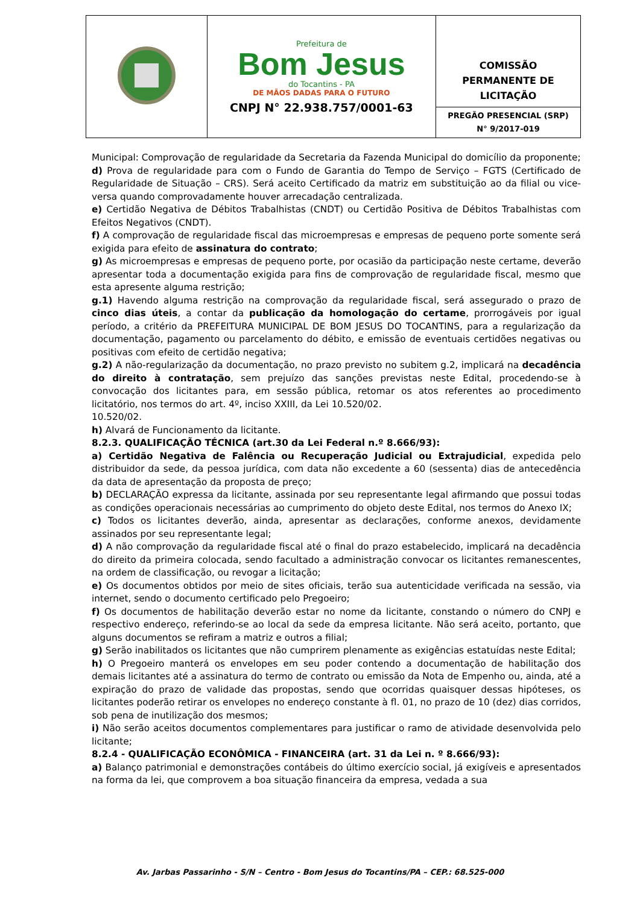| | Prefeitura de Bom Jesus do Tocantins - PA DE MÃOS DADAS PARA O FUTURO CNPJ N° 22.938.757/0001-63 | COMISSÃO PERMANENTE DE LICITAÇÃO PREGÃO PRESENCIAL (SRP) N° 9/2017-019 |
Municipal: Comprovação de regularidade da Secretaria da Fazenda Municipal do domicílio da proponente;
d) Prova de regularidade para com o Fundo de Garantia do Tempo de Serviço – FGTS (Certificado de Regularidade de Situação – CRS). Será aceito Certificado da matriz em substituição ao da filial ou vice-versa quando comprovadamente houver arrecadação centralizada.
e) Certidão Negativa de Débitos Trabalhistas (CNDT) ou Certidão Positiva de Débitos Trabalhistas com Efeitos Negativos (CNDT).
f) A comprovação de regularidade fiscal das microempresas e empresas de pequeno porte somente será exigida para efeito de assinatura do contrato;
g) As microempresas e empresas de pequeno porte, por ocasião da participação neste certame, deverão apresentar toda a documentação exigida para fins de comprovação de regularidade fiscal, mesmo que esta apresente alguma restrição;
g.1) Havendo alguma restrição na comprovação da regularidade fiscal, será assegurado o prazo de cinco dias úteis, a contar da publicação da homologação do certame, prorrogáveis por igual período, a critério da PREFEITURA MUNICIPAL DE BOM JESUS DO TOCANTINS, para a regularização da documentação, pagamento ou parcelamento do débito, e emissão de eventuais certidões negativas ou positivas com efeito de certidão negativa;
g.2) A não-regularização da documentação, no prazo previsto no subitem g.2, implicará na decadência do direito à contratação, sem prejuízo das sanções previstas neste Edital, procedendo-se à convocação dos licitantes para, em sessão pública, retomar os atos referentes ao procedimento licitatório, nos termos do art. 4º, inciso XXIII, da Lei 10.520/02.
10.520/02.
h) Alvará de Funcionamento da licitante.
8.2.3. QUALIFICAÇÃO TÉCNICA (art.30 da Lei Federal n.º 8.666/93):
a) Certidão Negativa de Falência ou Recuperação Judicial ou Extrajudicial, expedida pelo distribuidor da sede, da pessoa jurídica, com data não excedente a 60 (sessenta) dias de antecedência da data de apresentação da proposta de preço;
b) DECLARAÇÃO expressa da licitante, assinada por seu representante legal afirmando que possui todas as condições operacionais necessárias ao cumprimento do objeto deste Edital, nos termos do Anexo IX;
c) Todos os licitantes deverão, ainda, apresentar as declarações, conforme anexos, devidamente assinados por seu representante legal;
d) A não comprovação da regularidade fiscal até o final do prazo estabelecido, implicará na decadência do direito da primeira colocada, sendo facultado a administração convocar os licitantes remanescentes, na ordem de classificação, ou revogar a licitação;
e) Os documentos obtidos por meio de sites oficiais, terão sua autenticidade verificada na sessão, via internet, sendo o documento certificado pelo Pregoeiro;
f) Os documentos de habilitação deverão estar no nome da licitante, constando o número do CNPJ e respectivo endereço, referindo-se ao local da sede da empresa licitante. Não será aceito, portanto, que alguns documentos se refiram a matriz e outros a filial;
g) Serão inabilitados os licitantes que não cumprirem plenamente as exigências estatuídas neste Edital;
h) O Pregoeiro manterá os envelopes em seu poder contendo a documentação de habilitação dos demais licitantes até a assinatura do termo de contrato ou emissão da Nota de Empenho ou, ainda, até a expiração do prazo de validade das propostas, sendo que ocorridas quaisquer dessas hipóteses, os licitantes poderão retirar os envelopes no endereço constante à fl. 01, no prazo de 10 (dez) dias corridos, sob pena de inutilização dos mesmos;
i) Não serão aceitos documentos complementares para justificar o ramo de atividade desenvolvida pelo licitante;
8.2.4 - QUALIFICAÇÃO ECONÔMICA - FINANCEIRA (art. 31 da Lei n. º 8.666/93):
a) Balanço patrimonial e demonstrações contábeis do último exercício social, já exigíveis e apresentados na forma da lei, que comprovem a boa situação financeira da empresa, vedada a sua
Av. Jarbas Passarinho - S/N – Centro - Bom Jesus do Tocantins/PA – CEP.: 68.525-000